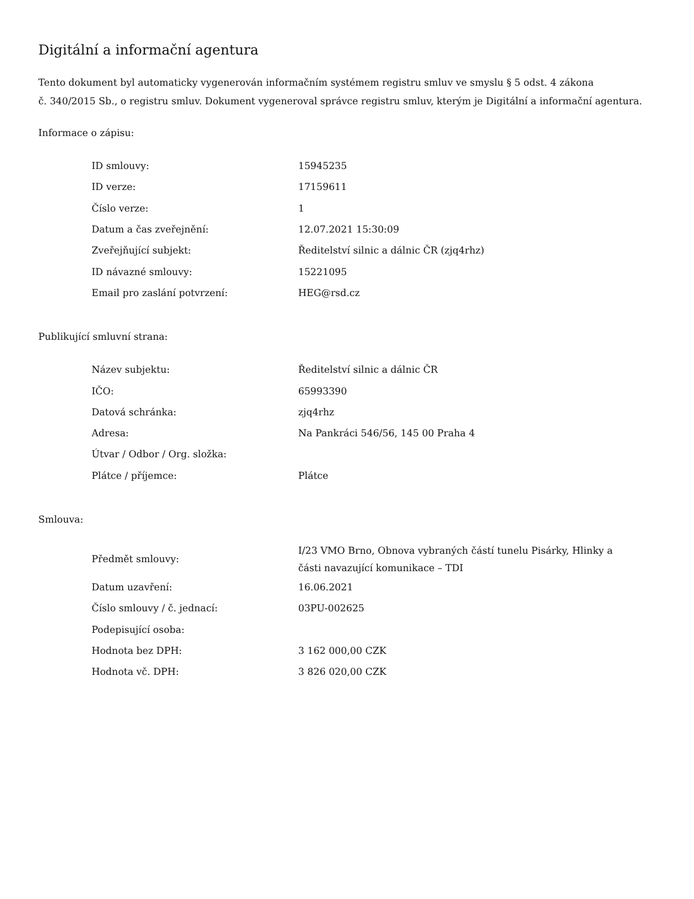Digitální a informační agentura
Tento dokument byl automaticky vygenerován informačním systémem registru smluv ve smyslu § 5 odst. 4 zákona
č. 340/2015 Sb., o registru smluv. Dokument vygeneroval správce registru smluv, kterým je Digitální a informační agentura.
Informace o zápisu:
| ID smlouvy: | 15945235 |
| ID verze: | 17159611 |
| Číslo verze: | 1 |
| Datum a čas zveřejnění: | 12.07.2021 15:30:09 |
| Zveřejňující subjekt: | Ředitelství silnic a dálnic ČR (zjq4rhz) |
| ID návazné smlouvy: | 15221095 |
| Email pro zaslání potvrzení: | HEG@rsd.cz |
Publikující smluvní strana:
| Název subjektu: | Ředitelství silnic a dálnic ČR |
| IČO: | 65993390 |
| Datová schránka: | zjq4rhz |
| Adresa: | Na Pankráci 546/56, 145 00 Praha 4 |
| Útvar / Odbor / Org. složka: | |
| Plátce / příjemce: | Plátce |
Smlouva:
| Předmět smlouvy: | I/23 VMO Brno, Obnova vybraných částí tunelu Pisárky, Hlinky a části navazující komunikace – TDI |
| Datum uzavření: | 16.06.2021 |
| Číslo smlouvy / č. jednací: | 03PU-002625 |
| Podepisující osoba: | |
| Hodnota bez DPH: | 3 162 000,00 CZK |
| Hodnota vč. DPH: | 3 826 020,00 CZK |